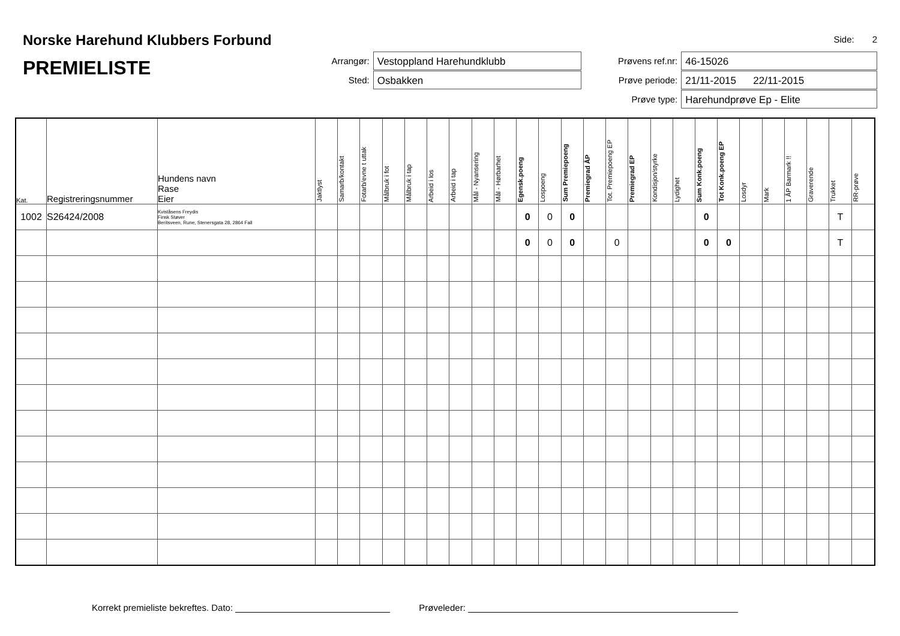Norske Harehund Klubbers Forbund
PREMIELISTE
Arrangør:
Vestoppland Harehundklubb
Sted:
Osbakken
Side: 2
Prøvens ref.nr:
46-15026
Prøve periode:
21/11-2015 22/11-2015
Prøve type:
Harehundprøve Ep - Elite
| Kat. | Registreringsnummer | Hundens navn Rase Eier | Jaktlyst | Samarb/kontakt | Fotarb/evne t uttak | Målbruk i fot | Målbruk i tap | Arbeid i los | Arbeid i tap | Mål - Nyansering | Mål - Hørbarhet | Egensk.poeng | Lospoeng | Sum Premiepoeng | Premiegrad ÅP | Tot. Premiepoeng EP | Premiegrad EP | Kondisjon/styrke | Lydighet | Sum Konk.poeng | Tot Konk.poeng EP | Losdyr | Mark | 1 ÅP Barmark !! | Graverende | Trukket | RR-prøve |
| --- | --- | --- | --- | --- | --- | --- | --- | --- | --- | --- | --- | --- | --- | --- | --- | --- | --- | --- | --- | --- | --- | --- | --- | --- | --- | --- | --- |
| 1002 | S26424/2008 | Kviståsens Freydis Finsk Støver Beritsveen, Rune, Stenersgata 28, 2864 Fall | | | | | | | | | | 0 | 0 | 0 | | | | | | 0 | | | | | | T | |
| | | | | | | | | | | | | 0 | 0 | 0 | | 0 | | | | 0 | 0 | | | | | T | |
Korrekt premieliste bekreftes. Dato: Prøveleder: